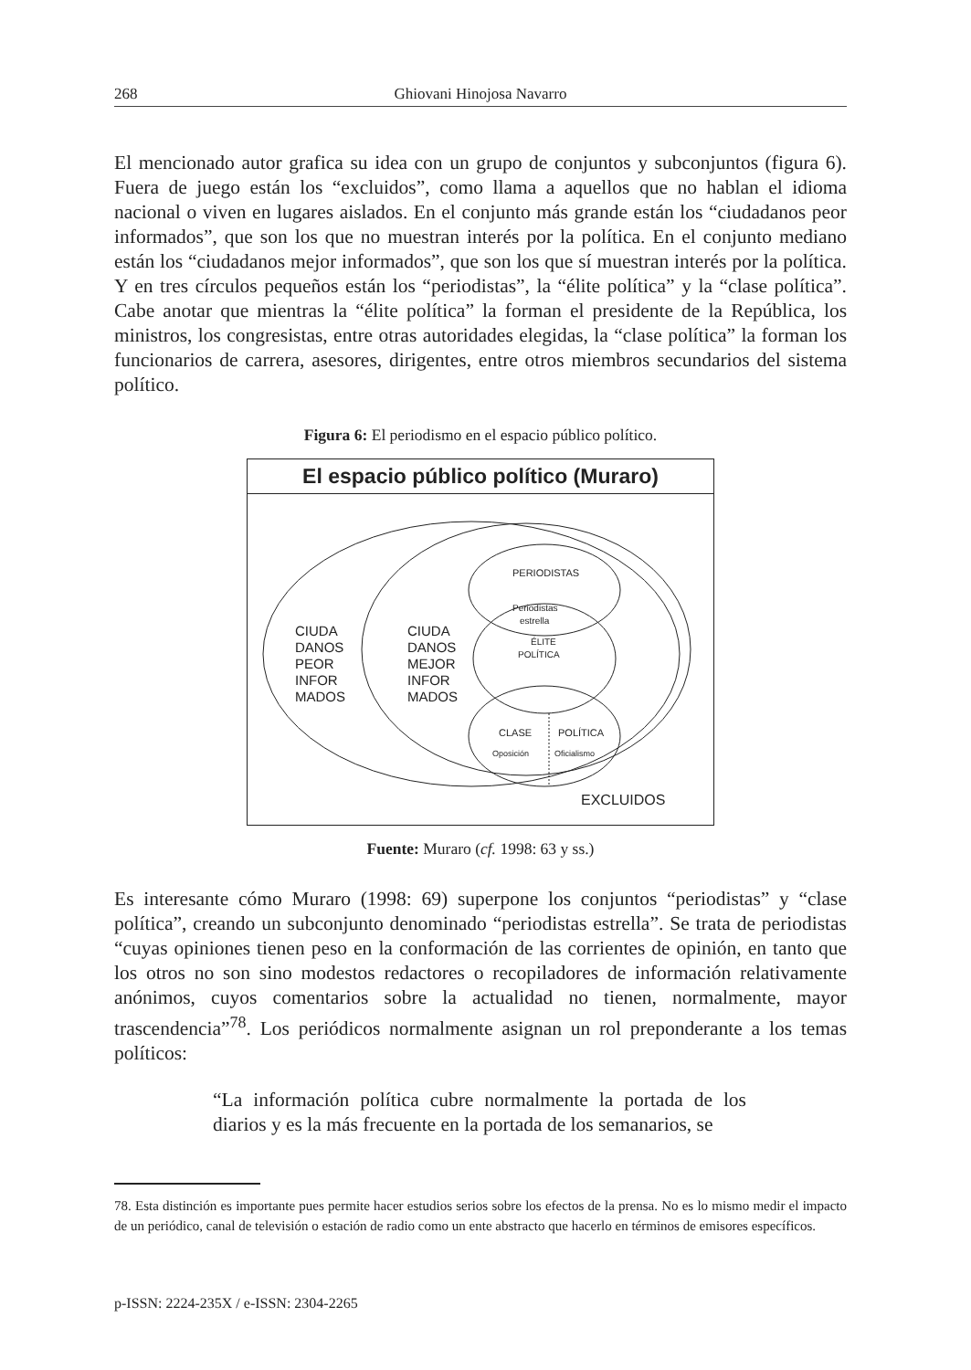268 Ghiovani Hinojosa Navarro
El mencionado autor grafica su idea con un grupo de conjuntos y subconjuntos (figura 6). Fuera de juego están los “excluidos”, como llama a aquellos que no hablan el idioma nacional o viven en lugares aislados. En el conjunto más grande están los “ciudadanos peor informados”, que son los que no muestran interés por la política. En el conjunto mediano están los “ciudadanos mejor informados”, que son los que sí muestran interés por la política. Y en tres círculos pequeños están los “periodistas”, la “élite política” y la “clase política”. Cabe anotar que mientras la “élite política” la forman el presidente de la República, los ministros, los congresistas, entre otras autoridades elegidas, la “clase política” la forman los funcionarios de carrera, asesores, dirigentes, entre otros miembros secundarios del sistema político.
Figura 6: El periodismo en el espacio público político.
El espacio público político (Muraro)
CIUDA
DANOS
PEOR
INFOR
MADOS
CIUDA
DANOS
MEJOR
INFOR
MADOS
PERIODISTAS
Periodistas
estrella
ÉLITE
POLÍTICA
CLASE
POLÍTICA
Oposición
Oficialismo
EXCLUIDOS
Fuente: Muraro (cf. 1998: 63 y ss.)
Es interesante cómo Muraro (1998: 69) superpone los conjuntos “periodistas” y “clase política”, creando un subconjunto denominado “periodistas estrella”. Se trata de periodistas “cuyas opiniones tienen peso en la conformación de las corrientes de opinión, en tanto que los otros no son sino modestos redactores o recopiladores de información relativamente anónimos, cuyos comentarios sobre la actualidad no tienen, normalmente, mayor trascendencia”<sup>78</sup>. Los periódicos normalmente asignan un rol preponderante a los temas políticos:
“La información política cubre normalmente la portada de los diarios y es la más frecuente en la portada de los semanarios, se
78. Esta distinción es importante pues permite hacer estudios serios sobre los efectos de la prensa. No es lo mismo medir el impacto de un periódico, canal de televisión o estación de radio como un ente abstracto que hacerlo en términos de emisores específicos.
p-ISSN: 2224-235X / e-ISSN: 2304-2265